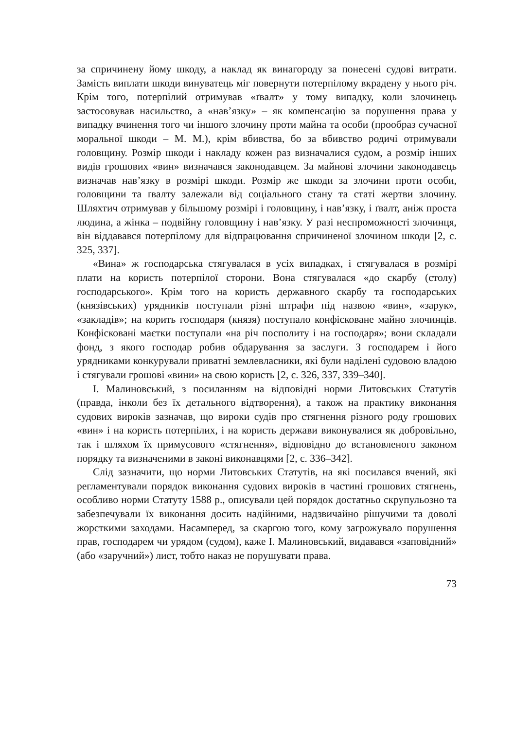за спричинену йому шкоду, а наклад як винагороду за понесені судові витрати. Замість виплати шкоди винуватець міг повернути потерпілому вкрадену у нього річ. Крім того, потерпілий отримував «ґвалт» у тому випадку, коли злочинець застосовував насильство, а «нав’язку» – як компенсацію за порушення права у випадку вчинення того чи іншого злочину проти майна та особи (прообраз сучасної моральної шкоди – М. М.), крім вбивства, бо за вбивство родичі отримували головщину. Розмір шкоди і накладу кожен раз визначалися судом, а розмір інших видів грошових «вин» визначався законодавцем. За майнові злочини законодавець визначав нав’язку в розмірі шкоди. Розмір же шкоди за злочини проти особи, головщини та ґвалту залежали від соціального стану та статі жертви злочину. Шляхтич отримував у більшому розмірі і головщину, і нав’язку, і ґвалт, аніж проста людина, а жінка – подвійну головщину і нав’язку. У разі неспроможності злочинця, він віддавався потерпілому для відпрацювання спричиненої злочином шкоди [2, с. 325, 337].
«Вина» ж господарська стягувалася в усіх випадках, і стягувалася в розмірі плати на користь потерпілої сторони. Вона стягувалася «до скарбу (столу) господарського». Крім того на користь державного скарбу та господарських (князівських) урядників поступали різні штрафи під назвою «вин», «зарук», «закладів»; на корить господаря (князя) поступало конфісковане майно злочинців. Конфісковані маєтки поступали «на річ посполиту і на господаря»; вони складали фонд, з якого господар робив обдарування за заслуги. З господарем і його урядниками конкурували приватні землевласники, які були наділені судовою владою і стягували грошові «вини» на свою користь [2, с. 326, 337, 339–340].
І. Малиновський, з посиланням на відповідні норми Литовських Статутів (правда, інколи без їх детального відтворення), а також на практику виконання судових вироків зазначав, що вироки судів про стягнення різного роду грошових «вин» і на користь потерпілих, і на користь держави виконувалися як добровільно, так і шляхом їх примусового «стягнення», відповідно до встановленого законом порядку та визначеними в законі виконавцями [2, с. 336–342].
Слід зазначити, що норми Литовських Статутів, на які посилався вчений, які регламентували порядок виконання судових вироків в частині грошових стягнень, особливо норми Статуту 1588 р., описували цей порядок достатньо скрупульозно та забезпечували їх виконання досить надійними, надзвичайно рішучими та доволі жорсткими заходами. Насамперед, за скаргою того, кому загрожувало порушення прав, господарем чи урядом (судом), каже І. Малиновський, видавався «заповідний» (або «заручний») лист, тобто наказ не порушувати права.
73